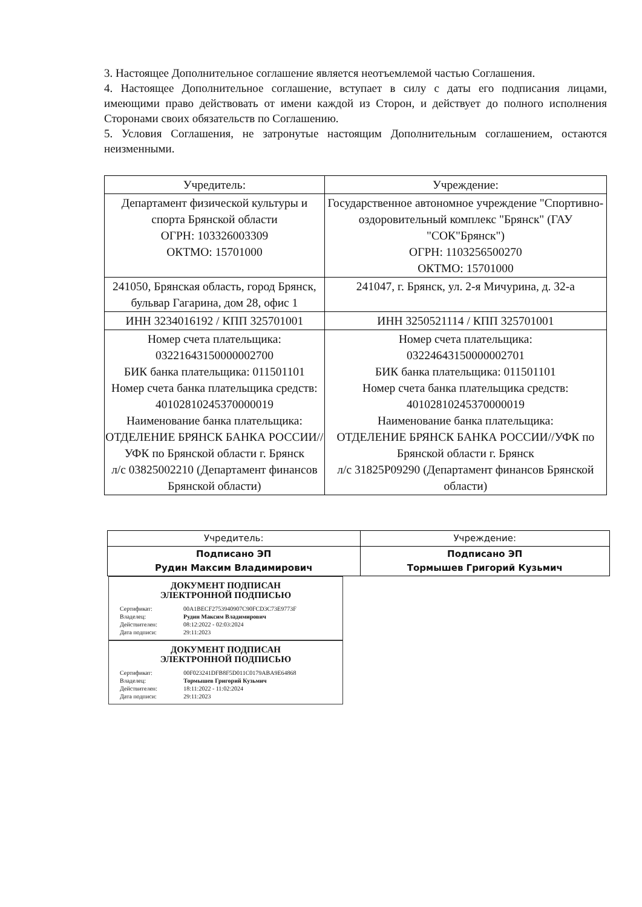3. Настоящее Дополнительное соглашение является неотъемлемой частью Соглашения.
4. Настоящее Дополнительное соглашение, вступает в силу с даты его подписания лицами, имеющими право действовать от имени каждой из Сторон, и действует до полного исполнения Сторонами своих обязательств по Соглашению.
5. Условия Соглашения, не затронутые настоящим Дополнительным соглашением, остаются неизменными.
| Учредитель: | Учреждение: |
| --- | --- |
| Департамент физической культуры и спорта Брянской области ОГРН: 103326003309 ОКТМО: 15701000 | Государственное автономное учреждение "Спортивно-оздоровительный комплекс "Брянск" (ГАУ "СОК"Брянск") ОГРН: 1103256500270 ОКТМО: 15701000 |
| 241050, Брянская область, город Брянск, бульвар Гагарина, дом 28, офис 1 | 241047, г. Брянск, ул. 2-я Мичурина, д. 32-а |
| ИНН 3234016192 / КПП 325701001 | ИНН 3250521114 / КПП 325701001 |
| Номер счета плательщика: 03221643150000002700 БИК банка плательщика: 011501101 Номер счета банка плательщика средств: 40102810245370000019 Наименование банка плательщика: ОТДЕЛЕНИЕ БРЯНСК БАНКА РОССИИ//УФК по Брянской области г. Брянск л/с 03825002210 (Департамент финансов Брянской области) | Номер счета плательщика: 03224643150000002701 БИК банка плательщика: 011501101 Номер счета банка плательщика средств: 40102810245370000019 Наименование банка плательщика: ОТДЕЛЕНИЕ БРЯНСК БАНКА РОССИИ//УФК по Брянской области г. Брянск л/с 31825P09290 (Департамент финансов Брянской области) |
| Учредитель: | Учреждение: |
| --- | --- |
| Подписано ЭП Рудин Максим Владимирович | Подписано ЭП Тормышев Григорий Кузьмич |
ДОКУМЕНТ ПОДПИСАН
ЭЛЕКТРОННОЙ ПОДПИСЬЮ
| Сертификат: | 00A1BECF2753940907C90FCD3C73E9773F |
| Владелец: | Рудин Максим Владимирович |
| Действителен: | 08:12:2022 - 02:03:2024 |
| Дата подписи: | 29:11:2023 |
ДОКУМЕНТ ПОДПИСАН
ЭЛЕКТРОННОЙ ПОДПИСЬЮ
| Сертификат: | 00F023241DFB8F5D011C0179ABA9E64868 |
| Владелец: | Тормышев Григорий Кузьмич |
| Действителен: | 18:11:2022 - 11:02:2024 |
| Дата подписи: | 29:11:2023 |